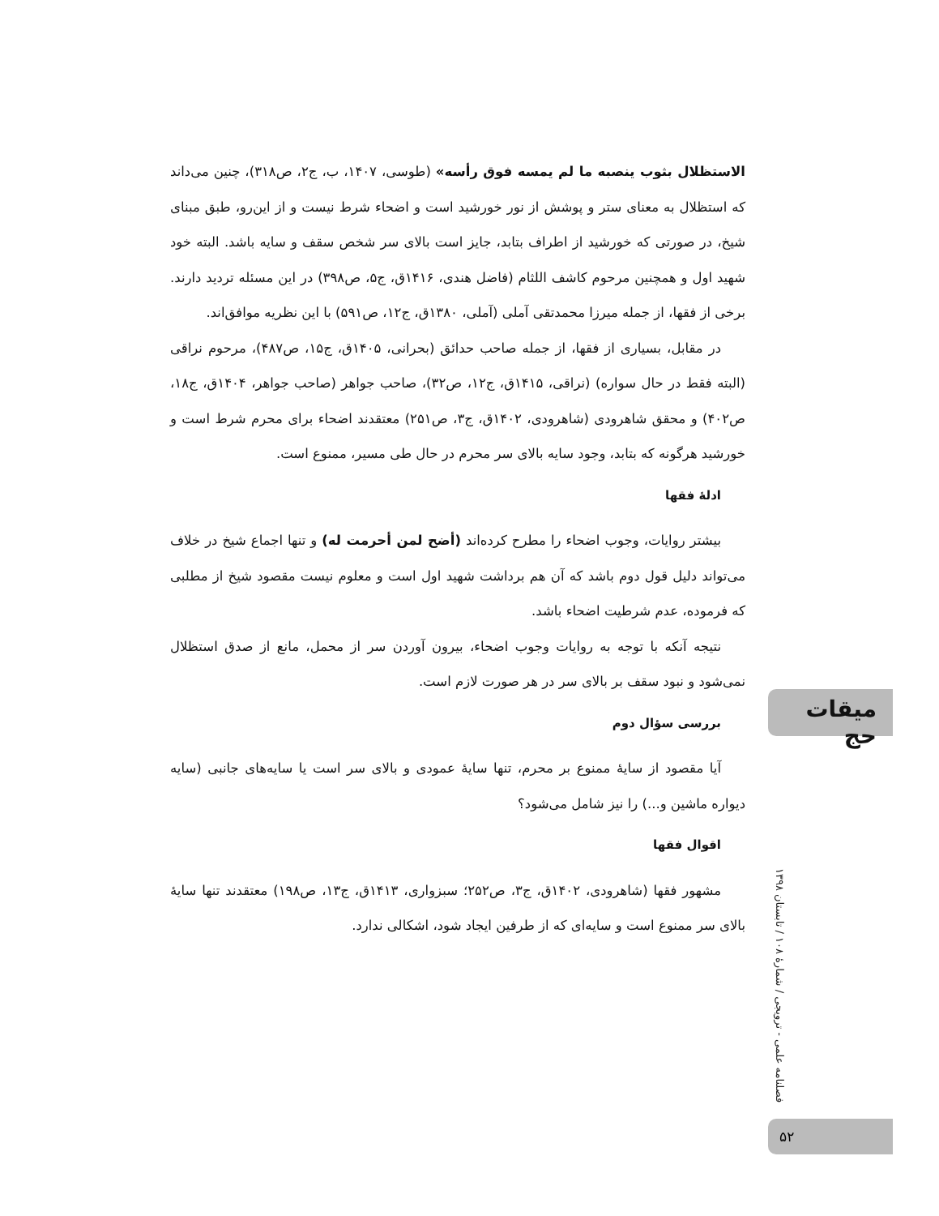الاستظلال بثوب ينصبه ما لم يمسه فوق رأسه» (طوسی، ۱۴۰۷، ب، ج۲، ص۳۱۸)، چنین می‌داند که استظلال به معنای ستر و پوشش از نور خورشید است و اضحاء شرط نیست و از این‌رو، طبق مبنای شیخ، در صورتی که خورشید از اطراف بتابد، جایز است بالای سر شخص سقف و سایه باشد. البته خود شهید اول و همچنین مرحوم کاشف اللثام (فاضل هندی، ۱۴۱۶ق، ج۵، ص۳۹۸) در این مسئله تردید دارند. برخی از فقها، از جمله میرزا محمدتقی آملی (آملی، ۱۳۸۰ق، ج۱۲، ص۵۹۱) با این نظریه موافق‌اند.
در مقابل، بسیاری از فقها، از جمله صاحب حدائق (بحرانی، ۱۴۰۵ق، ج۱۵، ص۴۸۷)، مرحوم نراقی (البته فقط در حال سواره) (نراقی، ۱۴۱۵ق، ج۱۲، ص۳۲)، صاحب جواهر (صاحب جواهر، ۱۴۰۴ق، ج۱۸، ص۴۰۲) و محقق شاهرودی (شاهرودی، ۱۴۰۲ق، ج۳، ص۲۵۱) معتقدند اضحاء برای محرم شرط است و خورشید هرگونه که بتابد، وجود سایه بالای سر محرم در حال طی مسیر، ممنوع است.
ادلهٔ فقها
بیشتر روایات، وجوب اضحاء را مطرح کرده‌اند (أضح لمن أحرمت له) و تنها اجماع شیخ در خلاف می‌تواند دلیل قول دوم باشد که آن هم برداشت شهید اول است و معلوم نیست مقصود شیخ از مطلبی که فرموده، عدم شرطیت اضحاء باشد.
نتیجه آنکه با توجه به روایات وجوب اضحاء، بیرون آوردن سر از محمل، مانع از صدق استظلال نمی‌شود و نبود سقف بر بالای سر در هر صورت لازم است.
بررسی سؤال دوم
آیا مقصود از سایهٔ ممنوع بر محرم، تنها سایهٔ عمودی و بالای سر است یا سایه‌های جانبی (سایه دیواره ماشین و...) را نیز شامل می‌شود؟
اقوال فقها
مشهور فقها (شاهرودی، ۱۴۰۲ق، ج۳، ص۲۵۲؛ سبزواری، ۱۴۱۳ق، ج۱۳، ص۱۹۸) معتقدند تنها سایهٔ بالای سر ممنوع است و سایه‌ای که از طرفین ایجاد شود، اشکالی ندارد.
میقات حج
فصلنامه علمی - ترویجی / شمارهٔ ۱۰۸ / تابستان ۱۳۹۸
۵۲